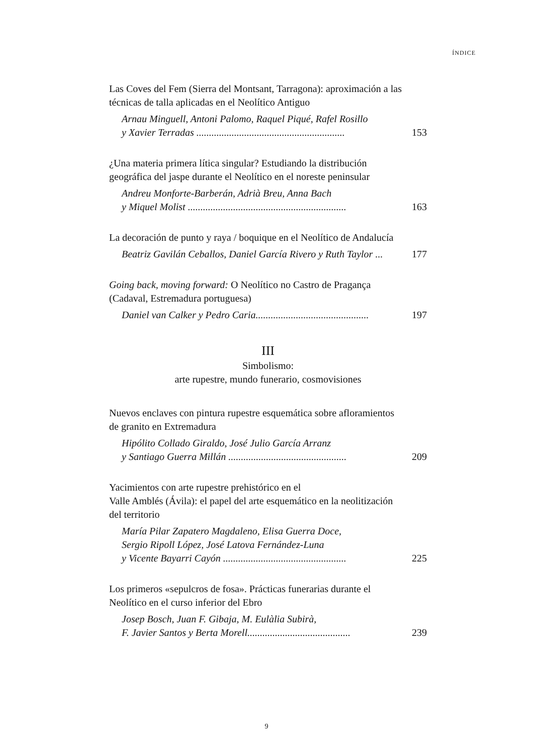ÍNDICE
Las Coves del Fem (Sierra del Montsant, Tarragona): aproximación a las técnicas de talla aplicadas en el Neolítico Antiguo
Arnau Minguell, Antoni Palomo, Raquel Piqué, Rafel Rosillo
y Xavier Terradas ...........................................................
153
¿Una materia primera lítica singular? Estudiando la distribución geográfica del jaspe durante el Neolítico en el noreste peninsular
Andreu Monforte-Barberán, Adrià Breu, Anna Bach
y Miquel Molist ...............................................................
163
La decoración de punto y raya / boquique en el Neolítico de Andalucía
Beatriz Gavilán Ceballos, Daniel García Rivero y Ruth Taylor ...
177
Going back, moving forward: O Neolítico no Castro de Pragança (Cadaval, Estremadura portuguesa)
Daniel van Calker y Pedro Caria.............................................
197
III
Simbolismo:
arte rupestre, mundo funerario, cosmovisiones
Nuevos enclaves con pintura rupestre esquemática sobre afloramientos de granito en Extremadura
Hipólito Collado Giraldo, José Julio García Arranz
y Santiago Guerra Millán ...............................................
209
Yacimientos con arte rupestre prehistórico en el
Valle Amblés (Ávila): el papel del arte esquemático en la neolitización del territorio
María Pilar Zapatero Magdaleno, Elisa Guerra Doce,
Sergio Ripoll López, José Latova Fernández-Luna
y Vicente Bayarri Cayón .................................................
225
Los primeros «sepulcros de fosa». Prácticas funerarias durante el Neolítico en el curso inferior del Ebro
Josep Bosch, Juan F. Gibaja, M. Eulàlia Subirà,
F. Javier Santos y Berta Morell.........................................
239
9